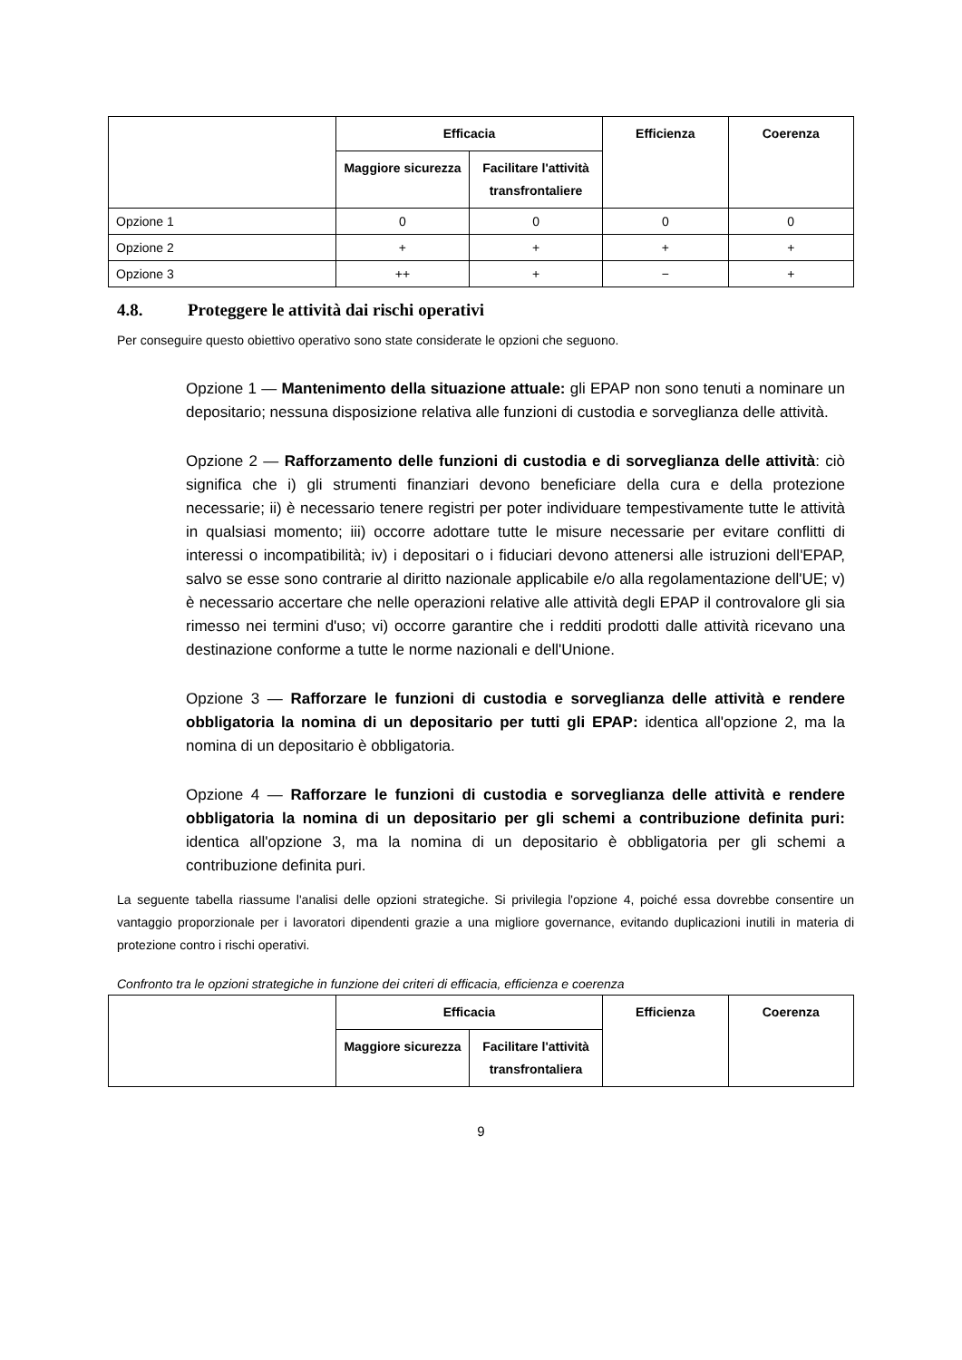| | Efficacia | | Efficienza | Coerenza |
| --- | --- | --- | --- | --- |
| | Maggiore sicurezza | Facilitare l'attività transfrontaliere | | |
| Opzione 1 | 0 | 0 | 0 | 0 |
| Opzione 2 | + | + | + | + |
| Opzione 3 | ++ | + | − | + |
4.8. Proteggere le attività dai rischi operativi
Per conseguire questo obiettivo operativo sono state considerate le opzioni che seguono.
Opzione 1 — Mantenimento della situazione attuale: gli EPAP non sono tenuti a nominare un depositario; nessuna disposizione relativa alle funzioni di custodia e sorveglianza delle attività.
Opzione 2 — Rafforzamento delle funzioni di custodia e di sorveglianza delle attività: ciò significa che i) gli strumenti finanziari devono beneficiare della cura e della protezione necessarie; ii) è necessario tenere registri per poter individuare tempestivamente tutte le attività in qualsiasi momento; iii) occorre adottare tutte le misure necessarie per evitare conflitti di interessi o incompatibilità; iv) i depositari o i fiduciari devono attenersi alle istruzioni dell'EPAP, salvo se esse sono contrarie al diritto nazionale applicabile e/o alla regolamentazione dell'UE; v) è necessario accertare che nelle operazioni relative alle attività degli EPAP il controvalore gli sia rimesso nei termini d'uso; vi) occorre garantire che i redditi prodotti dalle attività ricevano una destinazione conforme a tutte le norme nazionali e dell'Unione.
Opzione 3 — Rafforzare le funzioni di custodia e sorveglianza delle attività e rendere obbligatoria la nomina di un depositario per tutti gli EPAP: identica all'opzione 2, ma la nomina di un depositario è obbligatoria.
Opzione 4 — Rafforzare le funzioni di custodia e sorveglianza delle attività e rendere obbligatoria la nomina di un depositario per gli schemi a contribuzione definita puri: identica all'opzione 3, ma la nomina di un depositario è obbligatoria per gli schemi a contribuzione definita puri.
La seguente tabella riassume l'analisi delle opzioni strategiche. Si privilegia l'opzione 4, poiché essa dovrebbe consentire un vantaggio proporzionale per i lavoratori dipendenti grazie a una migliore governance, evitando duplicazioni inutili in materia di protezione contro i rischi operativi.
Confronto tra le opzioni strategiche in funzione dei criteri di efficacia, efficienza e coerenza
| | Efficacia | | Efficienza | Coerenza |
| --- | --- | --- | --- | --- |
| | Maggiore sicurezza | Facilitare l'attività transfrontaliera | | |
9